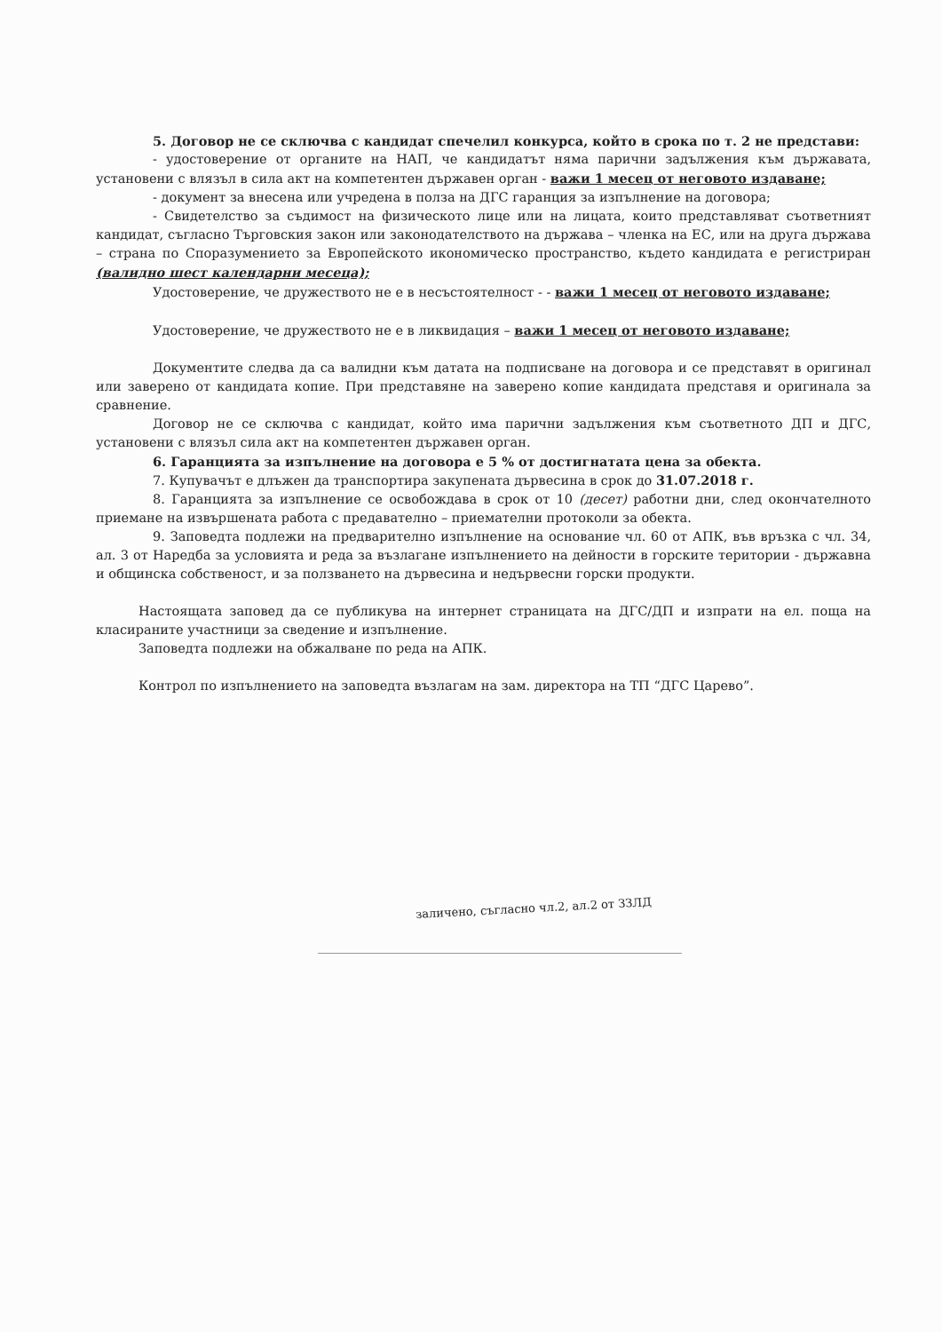5. Договор не се сключва с кандидат спечелил конкурса, който в срока по т. 2 не представи:
- удостоверение от органите на НАП, че кандидатът няма парични задължения към държавата, установени с влязъл в сила акт на компетентен държавен орган - важи 1 месец от неговото издаване;
- документ за внесена или учредена в полза на ДГС гаранция за изпълнение на договора;
- Свидетелство за съдимост на физическото лице или на лицата, които представляват съответният кандидат, съгласно Търговския закон или законодателството на държава – членка на ЕС, или на друга държава – страна по Споразумението за Европейското икономическо пространство, където кандидата е регистриран (валидно шест календарни месеца);
Удостоверение, че дружеството не е в несъстоятелност - - важи 1 месец от неговото издаване;
Удостоверение, че дружеството не е в ликвидация – важи 1 месец от неговото издаване;
Документите следва да са валидни към датата на подписване на договора и се представят в оригинал или заверено от кандидата копие. При представяне на заверено копие кандидата представя и оригинала за сравнение.
Договор не се сключва с кандидат, който има парични задължения към съответното ДП и ДГС, установени с влязъл сила акт на компетентен държавен орган.
6. Гаранцията за изпълнение на договора е 5 % от достигнатата цена за обекта.
7. Купувачът е длъжен да транспортира закупената дървесина в срок до 31.07.2018 г.
8. Гаранцията за изпълнение се освобождава в срок от 10 (десет) работни дни, след окончателното приемане на извършената работа с предавателно – приемателни протоколи за обекта.
9. Заповедта подлежи на предварително изпълнение на основание чл. 60 от АПК, във връзка с чл. 34, ал. 3 от Наредба за условията и реда за възлагане изпълнението на дейности в горските територии - държавна и общинска собственост, и за ползването на дървесина и недървесни горски продукти.
Настоящата заповед да се публикува на интернет страницата на ДГС/ДП и изпрати на ел. поща на класираните участници за сведение и изпълнение.
Заповедта подлежи на обжалване по реда на АПК.
Контрол по изпълнението на заповедта възлагам на зам. директора на ТП “ДГС Царево”.
заличено, съгласно чл.2, ал.2 от ЗЗЛД